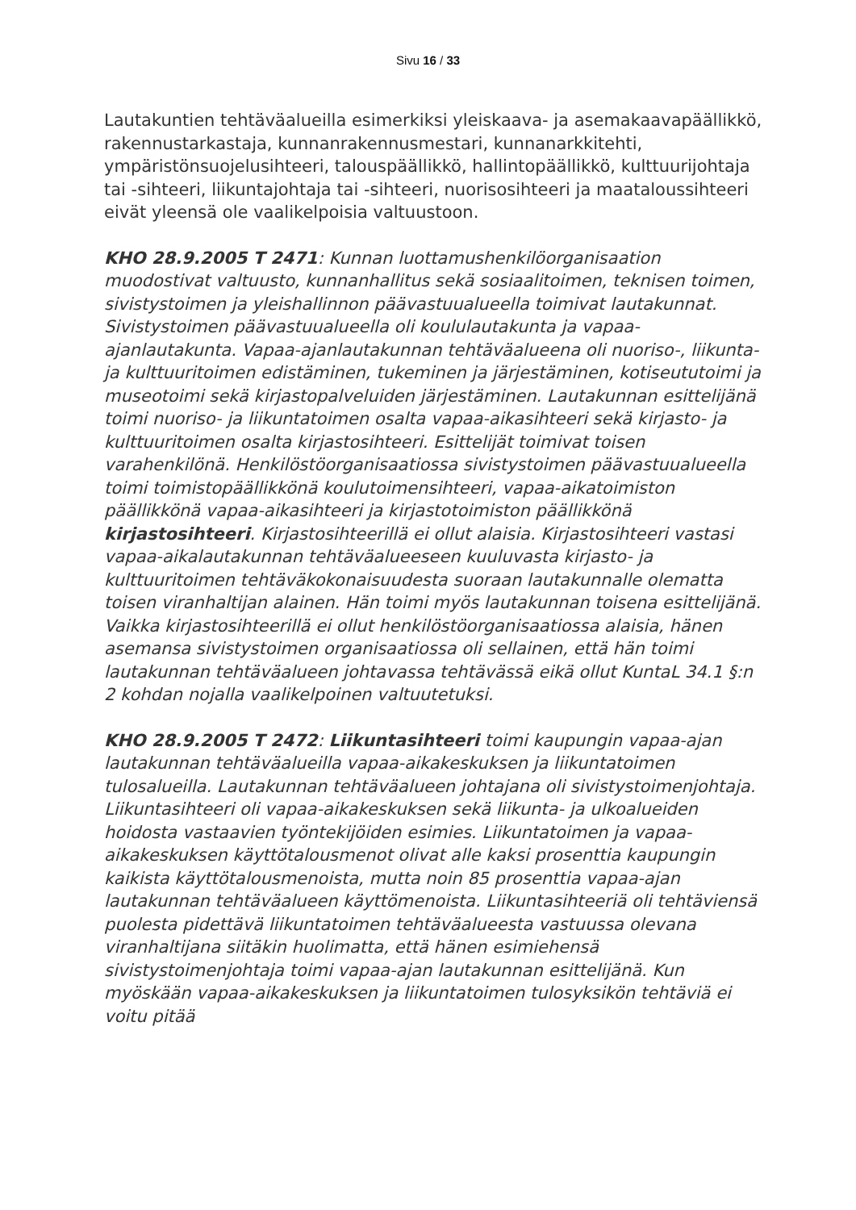Sivu 16 / 33
Lautakuntien tehtäväalueilla esimerkiksi yleiskaava- ja asemakaavapäällikkö, rakennustarkastaja, kunnanrakennusmestari, kunnanarkkitehti, ympäristönsuojelusihteeri, talouspäällikkö, hallintopäällikkö, kulttuurijohtaja tai -sihteeri, liikuntajohtaja tai -sihteeri, nuorisosihteeri ja maataloussihteeri eivät yleensä ole vaalikelpoisia valtuustoon.
KHO 28.9.2005 T 2471: Kunnan luottamushenkilöorganisaation muodostivat valtuusto, kunnanhallitus sekä sosiaalitoimen, teknisen toimen, sivistystoimen ja yleishallinnon päävastuualueella toimivat lautakunnat. Sivistystoimen päävastuualueella oli koululautakunta ja vapaa-ajanlautakunta. Vapaa-ajanlautakunnan tehtäväalueena oli nuoriso-, liikunta- ja kulttuuritoimen edistäminen, tukeminen ja järjestäminen, kotiseututoimi ja museotoimi sekä kirjastopalveluiden järjestäminen. Lautakunnan esittelijänä toimi nuoriso- ja liikuntatoimen osalta vapaa-aikasihteeri sekä kirjasto- ja kulttuuritoimen osalta kirjastosihteeri. Esittelijät toimivat toisen varahenkilönä. Henkilöstöorganisaatiossa sivistystoimen päävastuualueella toimi toimistopäällikkönä koulutoimensihteeri, vapaa-aikatoimiston päällikkönä vapaa-aikasihteeri ja kirjastotoimiston päällikkönä kirjastosihteeri. Kirjastosihteerillä ei ollut alaisia. Kirjastosihteeri vastasi vapaa-aikalautakunnan tehtäväalueeseen kuuluvasta kirjasto- ja kulttuuritoimen tehtäväkokonaisuudesta suoraan lautakunnalle olematta toisen viranhaltijan alainen. Hän toimi myös lautakunnan toisena esittelijänä. Vaikka kirjastosihteerillä ei ollut henkilöstöorganisaatiossa alaisia, hänen asemansa sivistystoimen organisaatiossa oli sellainen, että hän toimi lautakunnan tehtäväalueen johtavassa tehtävässä eikä ollut KuntaL 34.1 §:n 2 kohdan nojalla vaalikelpoinen valtuutetuksi.
KHO 28.9.2005 T 2472: Liikuntasihteeri toimi kaupungin vapaa-ajan lautakunnan tehtäväalueilla vapaa-aikakeskuksen ja liikuntatoimen tulosalueilla. Lautakunnan tehtäväalueen johtajana oli sivistystoimenjohtaja. Liikuntasihteeri oli vapaa-aikakeskuksen sekä liikunta- ja ulkoalueiden hoidosta vastaavien työntekijöiden esimies. Liikuntatoimen ja vapaa-aikakeskuksen käyttötalousmenot olivat alle kaksi prosenttia kaupungin kaikista käyttötalousmenoista, mutta noin 85 prosenttia vapaa-ajan lautakunnan tehtäväalueen käyttömenoista. Liikuntasihteeriä oli tehtäviensä puolesta pidettävä liikuntatoimen tehtäväalueesta vastuussa olevana viranhaltijana siitäkin huolimatta, että hänen esimiehensä sivistystoimenjohtaja toimi vapaa-ajan lautakunnan esittelijänä. Kun myöskään vapaa-aikakeskuksen ja liikuntatoimen tulosyksikön tehtäviä ei voitu pitää